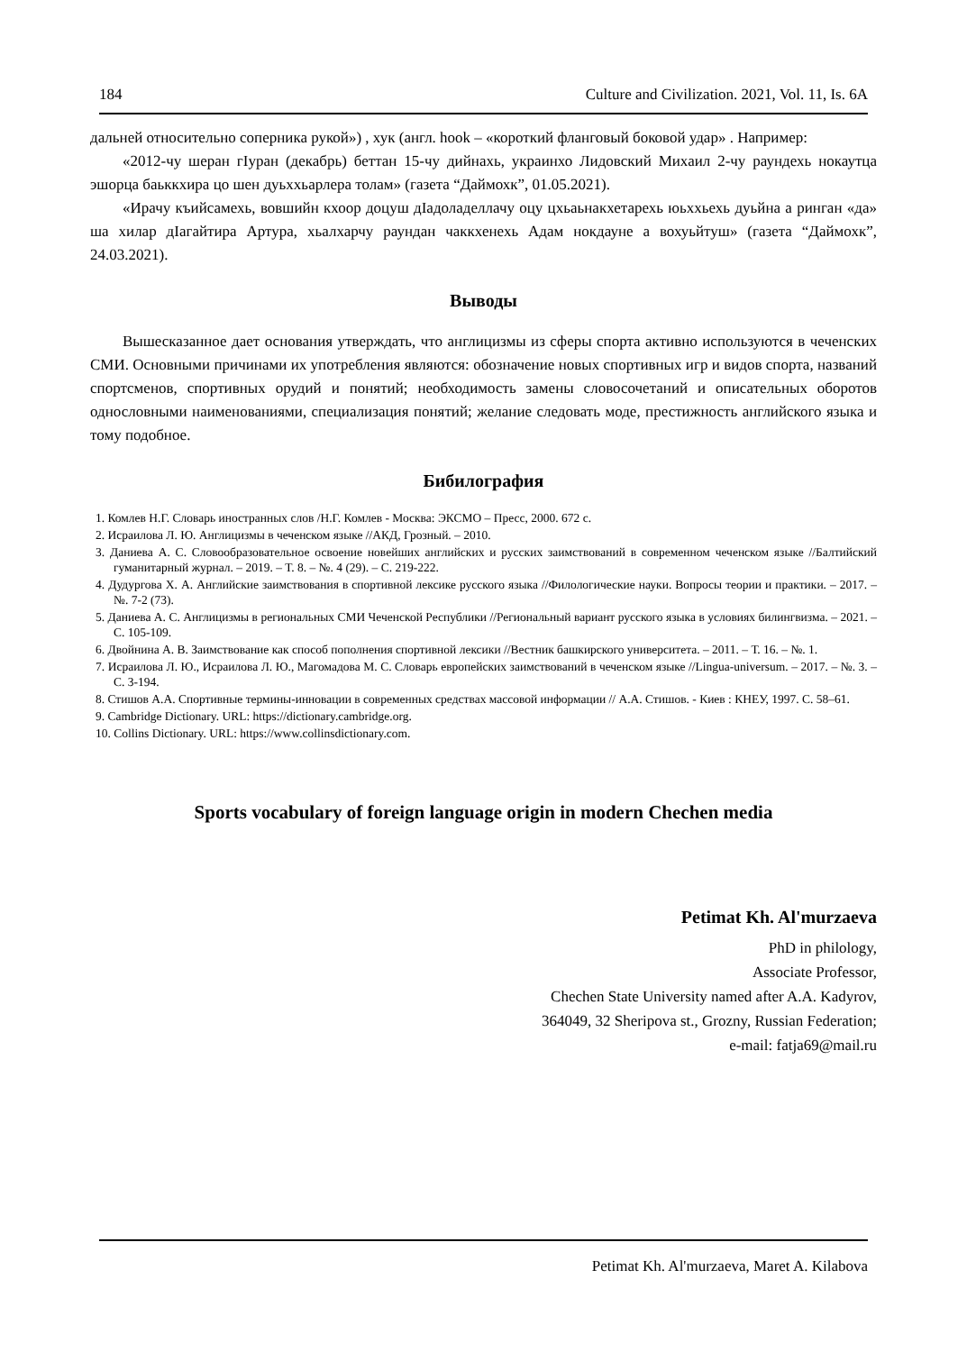184 Culture and Civilization. 2021, Vol. 11, Is. 6A
дальней относительно соперника рукой») , хук (англ. hook – «короткий фланговый боковой удар» . Например:
«2012-чу шеран гІуран (декабрь) беттан 15-чу дийнахь, украинхо Лидовский Михаил 2-чу раундехь нокаутца эшорца баьккхира цо шен дуьххьарлера толам» (газета “Даймохк”, 01.05.2021).
«Ирачу къийсамехь, вовшийн кхоор доцуш дІадоладеллачу оцу цхьаьнакхетарехь юьххьехь дуьйна а ринган «да» ша хилар дІагайтира Артура, хьалхарчу раундан чаккхенехь Адам нокдауне а вохуьйтуш» (газета “Даймохк”, 24.03.2021).
Выводы
Вышесказанное дает основания утверждать, что англицизмы из сферы спорта активно используются в чеченских СМИ. Основными причинами их употребления являются: обозначение новых спортивных игр и видов спорта, названий спортсменов, спортивных орудий и понятий; необходимость замены словосочетаний и описательных оборотов однословными наименованиями, специализация понятий; желание следовать моде, престижность английского языка и тому подобное.
Бибилография
1. Комлев Н.Г. Словарь иностранных слов /Н.Г. Комлев - Москва: ЭКСМО – Пресс, 2000. 672 с.
2. Исраилова Л. Ю. Англицизмы в чеченском языке //АКД, Грозный. – 2010.
3. Даниева А. С. Словообразовательное освоение новейших английских и русских заимствований в современном чеченском языке //Балтийский гуманитарный журнал. – 2019. – Т. 8. – №. 4 (29). – С. 219-222.
4. Дудургова Х. А. Английские заимствования в спортивной лексике русского языка //Филологические науки. Вопросы теории и практики. – 2017. – №. 7-2 (73).
5. Даниева А. С. Англицизмы в региональных СМИ Чеченской Республики //Региональный вариант русского языка в условиях билингвизма. – 2021. – С. 105-109.
6. Двойнина А. В. Заимствование как способ пополнения спортивной лексики //Вестник башкирского университета. – 2011. – Т. 16. – №. 1.
7. Исраилова Л. Ю., Исраилова Л. Ю., Магомадова М. С. Словарь европейских заимствований в чеченском языке //Lingua-universum. – 2017. – №. 3. – С. 3-194.
8. Стишов А.А. Спортивные термины-инновации в современных средствах массовой информации // А.А. Стишов. - Киев : КНЕУ, 1997. С. 58–61.
9. Cambridge Dictionary. URL: https://dictionary.cambridge.org.
10. Collins Dictionary. URL: https://www.collinsdictionary.com.
Sports vocabulary of foreign language origin in modern Chechen media
Petimat Kh. Al'murzaeva
PhD in philology,
Associate Professor,
Chechen State University named after A.A. Kadyrov,
364049, 32 Sheripova st., Grozny, Russian Federation;
e-mail: fatja69@mail.ru
Petimat Kh. Al'murzaeva, Maret A. Kilabova